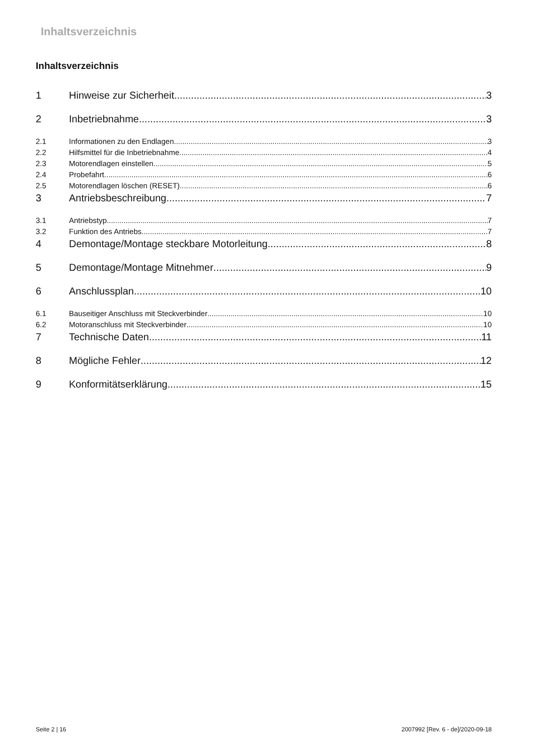Inhaltsverzeichnis
Inhaltsverzeichnis
1 Hinweise zur Sicherheit 3
2 Inbetriebnahme 3
2.1 Informationen zu den Endlagen 3
2.2 Hilfsmittel für die Inbetriebnahme 4
2.3 Motorendlagen einstellen 5
2.4 Probefahrt 6
2.5 Motorendlagen löschen (RESET) 6
3 Antriebsbeschreibung 7
3.1 Antriebstyp 7
3.2 Funktion des Antriebs 7
4 Demontage/Montage steckbare Motorleitung 8
5 Demontage/Montage Mitnehmer 9
6 Anschlussplan 10
6.1 Bauseitiger Anschluss mit Steckverbinder 10
6.2 Motoranschluss mit Steckverbinder 10
7 Technische Daten 11
8 Mögliche Fehler 12
9 Konformitätserklärung 15
Seite 2 | 16 2007992 [Rev. 6 - de]/2020-09-18